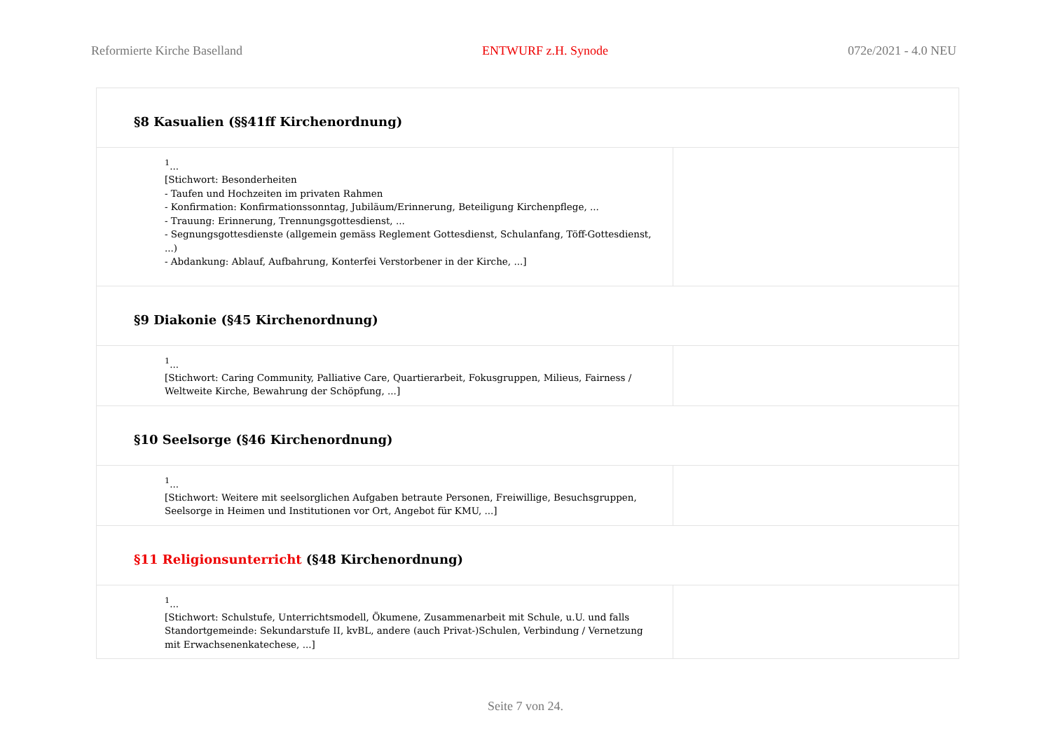Reformierte Kirche Baselland ENTWURF z.H. Synode 072e/2021 - 4.0 NEU
| §8 Kasualien (§§41ff Kirchenordnung) | |
| <sup>1</sup>... [Stichwort: Besonderheiten - Taufen und Hochzeiten im privaten Rahmen - Konfirmation: Konfirmationssonntag, Jubiläum/Erinnerung, Beteiligung Kirchenpflege, ... - Trauung: Erinnerung, Trennungsgottesdienst, ... - Segnungsgottesdienste (allgemein gemäss Reglement Gottesdienst, Schulanfang, Töff-Gottesdienst, ...) - Abdankung: Ablauf, Aufbahrung, Konterfei Verstorbener in der Kirche, ...] | |
| §9 Diakonie (§45 Kirchenordnung) | |
| <sup>1</sup>... [Stichwort: Caring Community, Palliative Care, Quartierarbeit, Fokusgruppen, Milieus, Fairness / Weltweite Kirche, Bewahrung der Schöpfung, ...] | |
| §10 Seelsorge (§46 Kirchenordnung) | |
| <sup>1</sup>... [Stichwort: Weitere mit seelsorglichen Aufgaben betraute Personen, Freiwillige, Besuchsgruppen, Seelsorge in Heimen und Institutionen vor Ort, Angebot für KMU, ...] | |
| §11 Religionsunterricht (§48 Kirchenordnung) | |
| <sup>1</sup>... [Stichwort: Schulstufe, Unterrichtsmodell, Ökumene, Zusammenarbeit mit Schule, u.U. und falls Standortgemeinde: Sekundarstufe II, kvBL, andere (auch Privat-)Schulen, Verbindung / Vernetzung mit Erwachsenenkatechese, ...] | |
Seite 7 von 24.